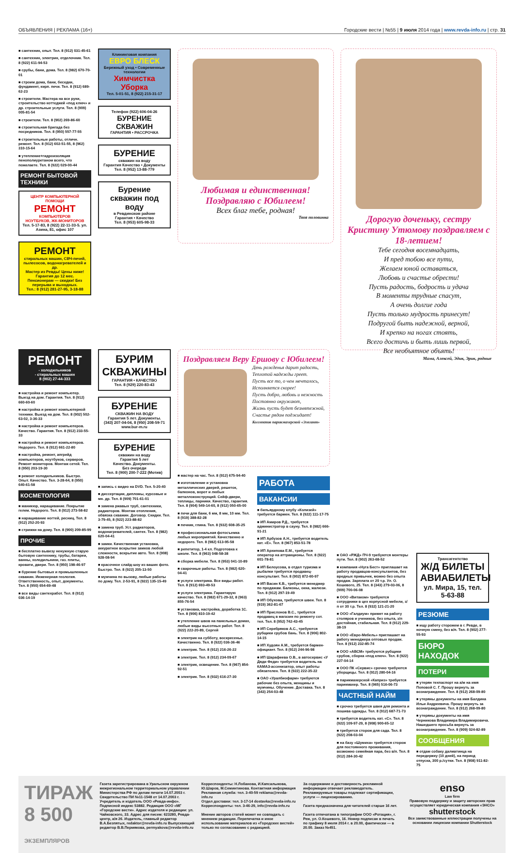ОБЪЯВЛЕНИЯ | РЕКЛАМА (16+) Городские вести | №55 | 9 июля 2014 года | www.revda-info.ru | стр. 31
■ сантехник, опыт. Тел. 8 (912) 031-45-61
■ сантехник, электрик, отделочник. Тел. 8 (922) 611-94-53
■ срубы, бани, дома. Тел. 8 (982) 670-70-01
■ строим дома, бани, беседки, фундамент, кирп. печи. Тел. 8 (912) 689-62-23
■ строители. Мастера на все руки, строительство коттеджей «под ключ» и др. строительные услуги. Тел. 8 (909) 005-81-54
■ строители. Тел. 8 (902) 269-86-60
■ строительная бригада без посредников. Тел. 8 (950) 557-77-55
■ строительные работы, отличн. ремонт. Тел. 8 (912) 602-51-55, 8 (962) 310-15-64
■ утепление+гидроизоляция пенополиуретаном всего, что пожелаете. Тел. 8 (922) 029-00-44
РЕМОНТ БЫТОВОЙ ТЕХНИКИ
ЦЕНТР КОМПЬЮТЕРНОЙ ПОМОЩИ
РЕМОНТ
КОМПЬЮТЕРОВ
НОУТБУКОВ, ЖК-МОНИТОРОВ
Тел. 5-17-83, 8 (922) 22-11-33-5. ул. Азина, 81, офис 107
РЕМОНТ
стиральных машин, СВЧ-печей, пылесосов, водонагревателей и др.
Мастер из Ревды! Цены ниже!
Гарантия до 12 мес. Пенсионерам — скидки! Без перерыва и выходных.
Тел.: 8 (912) 281-27-95, 3-18-88
Клининговая компания
ЕВРО БЛЕСК
Бережный уход • Современные технологии
Химчистка Уборка
Тел. 5-01-51, 8 (922) 215-31-17
Телефон (922) 606-04-26
БУРЕНИЕ СКВАЖИН
ГАРАНТИЯ • РАССРОЧКА
БУРЕНИЕ
скважин на воду
Гарантия Качество • Документы
Тел. 8 (952) 13-88-779
Бурение скважин под воду
в Ревдинском районе
Гарантия • Качество
Тел. 8 (953) 605-98-33
Любимая и единственная!
Поздравляю с Юбилеем!
Всех благ тебе, родная!
Твоя половинка
Дорогую доченьку, сестру Кристину Утюмову поздравляем с 18-летием!
Тебе сегодня восемнадцать,
И пред тобою все пути,
Желаем юной оставаться,
Любовь и счастье обрести!
Пусть радость, бодрость и удача
В моменты трудные спасут,
А очень долгие года
Пусть только мудрость принесут!
Подругой быть надежной, верной,
И крепко на ногах стоять,
Всего достичь и быть лишь первой,
Все необъятное объять!
Мама, Алексей, Эдик, Эрик, родные
РЕМОНТ
- холодильников
- стиральных машин
8 (902) 27-44-333
■ настройка и ремонт компьютер. Выезд на дом. Гарантия. Тел. 8 (912) 660-60-60
■ настройка и ремонт компьютерной техники. Выезд на дом. Тел. 8 (902) 502-63-02, 3-36-33
■ настройка и ремонт компьютеров. Качество. Гарантия. Тел. 8 (912) 233-55-33
■ настройка и ремонт компьютеров. Недорого. Тел. 8 (912) 661-22-80
■ настройка, ремонт, апгрейд компьютеров, ноутбуков, серверов. Ремонт мониторов. Монтаж сетей. Тел. 8 (950) 203-19-30
■ ремонт холодильников. Быстро. Опыт. Качество. Тел. 3-28-64, 8 (950) 640-61-58
КОСМЕТОЛОГИЯ
■ маникюр, наращивание. Покрытие гелем. Недорого. Тел. 8 (912) 273-58-82
■ наращивание ногтей, ресниц. Тел. 8 (912) 252-20-93
■ стрижки на дому. Тел. 8 (900) 209-85-99
ПРОЧИЕ
■ бесплатно вывезу ненужную старую бытовую сантехнику, трубы, батареи, ванны, холодильники, газ. плиты, кровати, двери. Тел. 8 (950) 198-46-97
■ бурение бытовых и промышленных скважин. Инженерная геология. Ответственность, опыт, документы. Тел. 8 (950) 654-69-48
■ все виды сантехработ. Тел. 8 (912) 036-14-19
БУРИМ СКВАЖИНЫ
ГАРАНТИЯ • КАЧЕСТВО
Тел. 8 (929) 220-83-43
БУРЕНИЕ
СКВАЖИН НА ВОДУ
Гарантия 5 лет. Документы.
(343) 207-04-04, 8 (950) 208-59-71
www.bur-m.ru
БУРЕНИЕ
скважин на воду
Гарантия 5 лет
Качество. Документы.
Без очереди
Тел. 8 (900) 200-7-222 (Мотив)
■ запись с видео на DVD. Тел. 5-20-40
■ диссертации, дипломы, курсовые и мн. др. Тел. 8 (909) 701-61-01
■ замена ржавых труб, сантехники, радиаторов. Монтаж отопления, обвязка скважин. Договор. Скидки. Тел. 3-79-45, 8 (922) 223-88-82
■ замена труб. Уст. радиаторов, водонагревателей, сантех. Тел. 8 (982) 620-04-41
■ замки. Качественная установка, аккуратное вскрытие замков любой сложности, вскрытие авто. Тел. 8 (908) 928-08-94
■ красочное слайд-шоу из ваших фото. Быстро. Тел. 8 (922) 205-13-50
■ мужчина по вызову, любые работы по дому. Тел. 2-53-91, 8 (922) 135-15-49
Поздравляем Веру Ершову с Юбилеем!
День рожденья дарит радость,
Теплотой надежды греет.
Пусть все то, о чем мечталось,
Исполняется скорее!
Пусть добро, любовь и нежность
Постоянно окружают,
Жизнь пусть будет безмятежной,
Счастье рядом поджидает!
Коллектив парикмахерской «Элегант»
■ мастер на час. Тел. 8 (912) 675-94-40
■ изготовление и установка металлических дверей, решеток, балконов, ворот и любых металлоконструкций. Сейф-двери, теплицы, парники. Качество, гарантия. Тел. 8 (904) 549-14-60, 8 (912) 050-65-00
■ печи для бани, 6 мм, 8 мм, 10 мм. Тел. 8 (919) 388-82-28
■ печник, глина. Тел. 8 (932) 608-35-25
■ профессиональная фотосъемка любых мероприятий. Качественно и недорого. Тел. 8 (982) 613-95-58
■ репетитор, 1-4 кл. Подготовка к школе. Тел. 8 (963) 048-58-38
■ сборка мебели. Тел. 8 (953) 041-10-89
■ сварочные работы. Тел. 8 (982) 620-04-41
■ услуги электрика. Все виды работ. Тел. 8 (912) 693-49-53
■ услуги электрика. Гарантирую качество. Тел. 8 (982) 671-29-32, 8 (963) 855-76-54
■ установка, настройка, доработка 1С. Тел. 8 (906) 810-19-42
■ утепление швов на панельных домах, любые виды высотных работ. Тел. 8 (922) 222-20-89, Сергей
■ электрик на субботу, воскресенье. Качественно. Тел. 8 (922) 036-36-46
■ электрик. Тел. 8 (912) 216-26-22
■ электрик. Тел. 8 (912) 234-09-67
■ электрик, освещение. Тел. 8 (967) 854-92-51
■ электрик. Тел. 8 (932) 616-27-30
РАБОТА
ВАКАНСИИ
■ бильярдному клубу «Колизей» требуется бармен. Тел. 8 (922) 111-17-75
■ ИП Амиров Р.Д., требуется администратор в сауну. Тел. 8 (982) 666-91-21
■ ИП Арбузов А.Н., требуется водитель кат. «Е». Тел. 8 (967) 853-51-78
■ ИП Архипова Е.М., требуется оператор на аттракционы. Тел. 8 (922) 601-78-81
■ ИП Белоусова, в отдел туризма и рыбалки требуется продавец-консультант. Тел. 8 (902) 872-60-97
■ ИП Васин К.В., требуется менеджер по продажам. Балконы, окна, жалюзи. Тел. 8 (912) 297-19-49
■ ИП Обухова, требуются швеи. Тел. 8 (919) 362-81-67
■ ИП Прислонов В.С., требуется продавец в магазин по ремонту сот. тел. Тел. 8 (952) 742-43-45
■ ИП Серебряков А.С., требуются рубщики срубов бань. Тел. 8 (906) 802-14-15
■ ИП Худоян А.М., требуется бармен-официант. Тел. 8 (912) 244-96-98
■ ИП Шарафеева О.В., в автосервис «У Дяди Феди» требуется водитель на КАМАЗ-ассенизатор, опыт работы обязателен. Тел. 8 (922) 222-35-22
■ ОАО «Уралбиофарм» требуются рабочие без опыта, женщины и мужчины. Обучение. Доставка. Тел. 8 (343) 254-03-48
■ ОАО «РЖД» ПЧ-9 требуются монтеры пути. Тел. 8 (902) 263-68-52
■ компания «Нуга Бест» приглашает на работу продавцов-консультантов, без вредных привычек, можно без опыта продаж. Зарплата от 20 т.р. Ул. О. Кошевого, 25. Тел. 8 (343) 279-03-06, 8 (909) 700-06-08
■ ООО «Витаком» требуются сотрудники в цех корпусной мебели, з/п от 30 т.р. Тел. 8 (932) 121-21-20
■ ООО «Галдиум» примет на работу столяров и учеников, без опыта, з/п достойная, стабильная. Тел. 8 (912) 229-38-19
■ ООО «Евро-Мебель» приглашает на работу менеджера оптовых продаж. Тел. 8 (912) 232-85-74
■ ООО «АВСМ» требуются рубщики срубов, сборка «под ключ». Тел. 8 (922) 227-04-14
■ ООО ПК «Сервис» срочно требуются уборщицы. Тел. 8 (912) 280-04-16
■ парикмахерской «Каприз» требуется парикмахер. Тел. 8 (965) 516-06-73
ЧАСТНЫЙ НАЙМ
■ срочно требуется швея для ремонта и пошива одежды. Тел. 8 (912) 687-71-73
■ требуется водитель кат. «С». Тел. 8 (922) 109-97-29, 8 (908) 900-65-12
■ требуется сторож для сада. Тел. 8 (922) 208-03-04
■ на базу «Шумиха» требуется сторож для постоянного проживания, возможно семейная пара, без в/п. Тел. 8 (912) 284-30-42
Трансагентство
Ж/Д БИЛЕТЫ АВИАБИЛЕТЫ
ул. Мира, 15, тел. 5-63-88
РЕЗЮМЕ
■ ищу работу сторожем в г. Ревде, в ночную смену, без в/п. Тел. 8 (902) 277-55-93
БЮРО НАХОДОК
ПОТЕРИ
■ утерян техпаспорт на а/м на имя Поповой С. Г. Прошу вернуть за вознаграждение. Тел. 8 (912) 268-09-80
■ утеряны документы на имя Балдина Ильи Андреевича. Прошу вернуть за вознаграждение. Тел. 8 (912) 268-09-80
■ утеряны документы на имя Черникова Владимира Владимировича. Нашедшего просьба вернуть за вознаграждение. Тел. 8 (909) 024-82-89
СООБЩЕНИЯ
■ отдам собаку далматинца на передержку (10 дней), на период отпуска, 300 р./сутки. Тел. 8 (908) 911-82-75
ТИРАЖ
8 500
ЭКЗЕМПЛЯРОВ
Газета зарегистрирована в Уральском окружном межрегиональном территориальном управлении Министерства РФ по делам печати 14.07.2003 г. Свидетельство ПИ №11-1548 от 14.07.2003 г. Учредитель и издатель ООО «Ревда-инфо». Подписной индекс 53882. Редакция ООО «МГ «Городские вести». Адрес издателя и редакции: ул. Чайковского, 33. Адрес для писем: 623280, Ревда-центр, а/я 26. Издатель, главный редактор В.А.Безпятых, redaktor@revda-info.ru Выпускающий редактор В.В.Пермякова, permyakova@revda-info.ru
Корреспонденты: Н.Лобанова, И.Капсалыкова, Ю.Шаров, М.Семинтинова. Контактная информация
Рекламная служба: тел. 3-40-59 reklama@revda-info.ru
Отдел доставки: тел. 3-17-14 dostavka@revda-info.ru
Корреспонденты: тел. 3-46-29, info@revda-info.ru
Мнение авторов статей может не совпадать с мнением редакции. Перепечатка и иное использование материалов из «Городских вестей» только по согласованию с редакцией.
За содержание и достоверность рекламной информации отвечает рекламодатель. Рекламируемые товары подлежат сертификации, услуги — лицензированию.
Газета предназначена для читателей старше 16 лет.
Газета отпечатана в типографии ООО «Ротация», г. Реж, ул. О.Кошевого, 16. Номер подписан в печать по графику 8 июля 2014 г. в 20.00, фактически — в 20.00. Заказ №451.
enso
Law firm
Правовую поддержку и защиту авторских прав осуществляет юридическая компания «ЭНСО»
shutterstock
Все заимствованные иллюстрации получены на основании лицензии компании Shutterstock